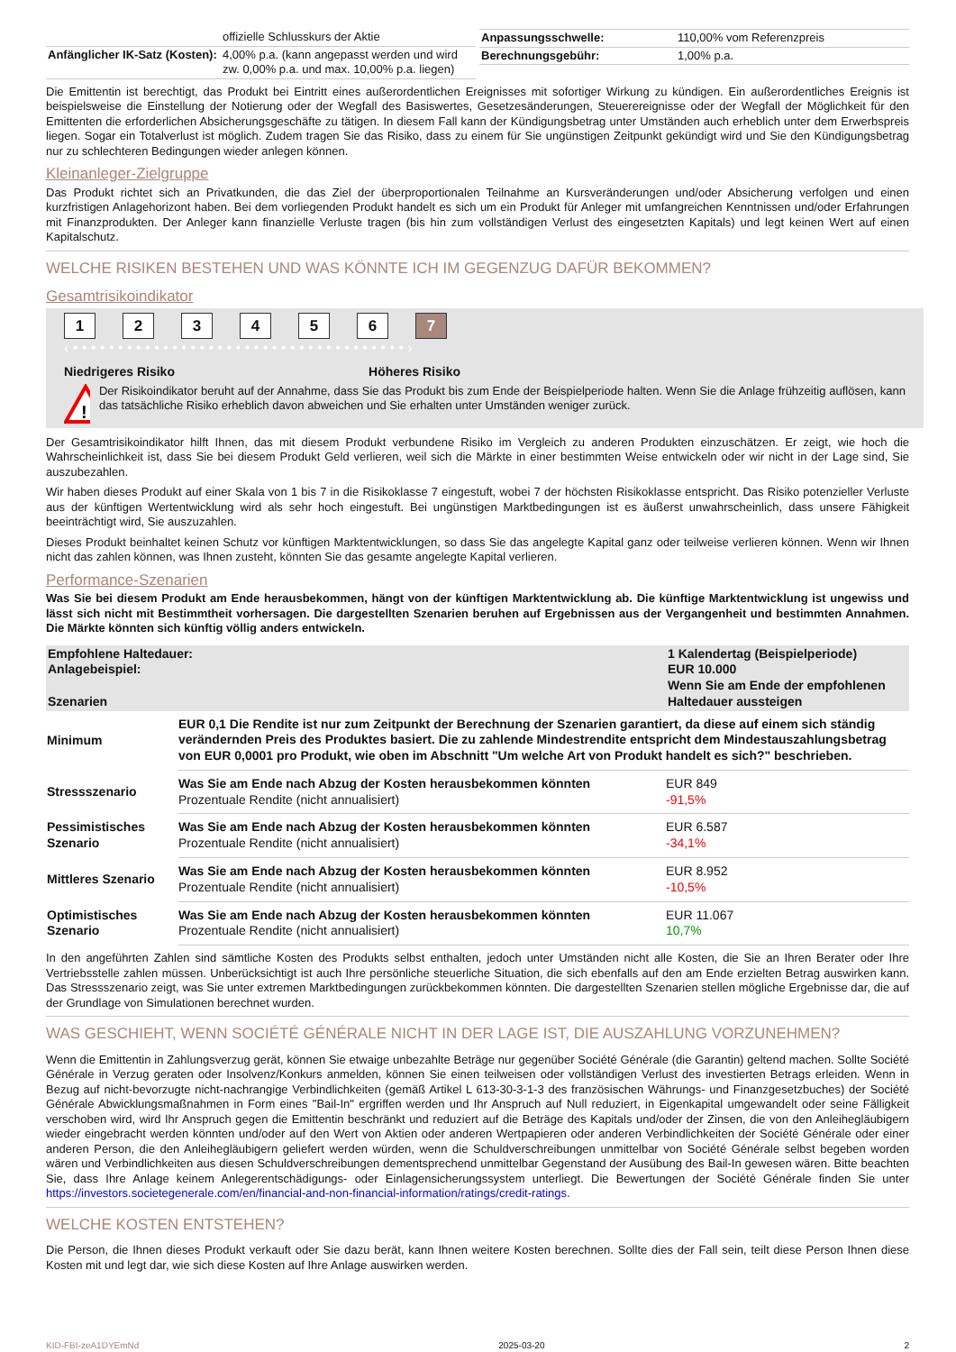| | offizielle Schlusskurs der Aktie |
| Anfänglicher IK-Satz (Kosten): | 4,00% p.a. (kann angepasst werden und wird zw. 0,00% p.a. und max. 10,00% p.a. liegen) |
| Anpassungsschwelle: | 110,00% vom Referenzpreis |
| Berechnungsgebühr: | 1,00% p.a. |
Die Emittentin ist berechtigt, das Produkt bei Eintritt eines außerordentlichen Ereignisses mit sofortiger Wirkung zu kündigen. Ein außerordentliches Ereignis ist beispielsweise die Einstellung der Notierung oder der Wegfall des Basiswertes, Gesetzesänderungen, Steuerereignisse oder der Wegfall der Möglichkeit für den Emittenten die erforderlichen Absicherungsgeschäfte zu tätigen. In diesem Fall kann der Kündigungsbetrag unter Umständen auch erheblich unter dem Erwerbspreis liegen. Sogar ein Totalverlust ist möglich. Zudem tragen Sie das Risiko, dass zu einem für Sie ungünstigen Zeitpunkt gekündigt wird und Sie den Kündigungsbetrag nur zu schlechteren Bedingungen wieder anlegen können.
Kleinanleger-Zielgruppe
Das Produkt richtet sich an Privatkunden, die das Ziel der überproportionalen Teilnahme an Kursveränderungen und/oder Absicherung verfolgen und einen kurzfristigen Anlagehorizont haben. Bei dem vorliegenden Produkt handelt es sich um ein Produkt für Anleger mit umfangreichen Kenntnissen und/oder Erfahrungen mit Finanzprodukten. Der Anleger kann finanzielle Verluste tragen (bis hin zum vollständigen Verlust des eingesetzten Kapitals) und legt keinen Wert auf einen Kapitalschutz.
WELCHE RISIKEN BESTEHEN UND WAS KÖNNTE ICH IM GEGENZUG DAFÜR BEKOMMEN?
Gesamtrisikoindikator
1234567
‹ • • • • • • • • • • • • • • • • • • • • • • • • • • • • • • • • • • • • • ›
Niedrigeres Risiko Höheres Risiko
!
Der Risikoindikator beruht auf der Annahme, dass Sie das Produkt bis zum Ende der Beispielperiode halten. Wenn Sie die Anlage frühzeitig auflösen, kann das tatsächliche Risiko erheblich davon abweichen und Sie erhalten unter Umständen weniger zurück.
Der Gesamtrisikoindikator hilft Ihnen, das mit diesem Produkt verbundene Risiko im Vergleich zu anderen Produkten einzuschätzen. Er zeigt, wie hoch die Wahrscheinlichkeit ist, dass Sie bei diesem Produkt Geld verlieren, weil sich die Märkte in einer bestimmten Weise entwickeln oder wir nicht in der Lage sind, Sie auszubezahlen.
Wir haben dieses Produkt auf einer Skala von 1 bis 7 in die Risikoklasse 7 eingestuft, wobei 7 der höchsten Risikoklasse entspricht. Das Risiko potenzieller Verluste aus der künftigen Wertentwicklung wird als sehr hoch eingestuft. Bei ungünstigen Marktbedingungen ist es äußerst unwahrscheinlich, dass unsere Fähigkeit beeinträchtigt wird, Sie auszuzahlen.
Dieses Produkt beinhaltet keinen Schutz vor künftigen Marktentwicklungen, so dass Sie das angelegte Kapital ganz oder teilweise verlieren können. Wenn wir Ihnen nicht das zahlen können, was Ihnen zusteht, könnten Sie das gesamte angelegte Kapital verlieren.
Performance-Szenarien
Was Sie bei diesem Produkt am Ende herausbekommen, hängt von der künftigen Marktentwicklung ab. Die künftige Marktentwicklung ist ungewiss und lässt sich nicht mit Bestimmtheit vorhersagen. Die dargestellten Szenarien beruhen auf Ergebnissen aus der Vergangenheit und bestimmten Annahmen. Die Märkte könnten sich künftig völlig anders entwickeln.
| Empfohlene Haltedauer: Anlagebeispiel: Szenarien | | 1 Kalendertag (Beispielperiode) EUR 10.000 Wenn Sie am Ende der empfohlenen Haltedauer aussteigen |
| Minimum | EUR 0,1 Die Rendite ist nur zum Zeitpunkt der Berechnung der Szenarien garantiert, da diese auf einem sich ständig verändernden Preis des Produktes basiert. Die zu zahlende Mindestrendite entspricht dem Mindestauszahlungsbetrag von EUR 0,0001 pro Produkt, wie oben im Abschnitt "Um welche Art von Produkt handelt es sich?" beschrieben. | |
| Stressszenario | Was Sie am Ende nach Abzug der Kosten herausbekommen könnten Prozentuale Rendite (nicht annualisiert) | EUR 849 -91,5% |
| Pessimistisches Szenario | Was Sie am Ende nach Abzug der Kosten herausbekommen könnten Prozentuale Rendite (nicht annualisiert) | EUR 6.587 -34,1% |
| Mittleres Szenario | Was Sie am Ende nach Abzug der Kosten herausbekommen könnten Prozentuale Rendite (nicht annualisiert) | EUR 8.952 -10,5% |
| Optimistisches Szenario | Was Sie am Ende nach Abzug der Kosten herausbekommen könnten Prozentuale Rendite (nicht annualisiert) | EUR 11.067 10,7% |
In den angeführten Zahlen sind sämtliche Kosten des Produkts selbst enthalten, jedoch unter Umständen nicht alle Kosten, die Sie an Ihren Berater oder Ihre Vertriebsstelle zahlen müssen. Unberücksichtigt ist auch Ihre persönliche steuerliche Situation, die sich ebenfalls auf den am Ende erzielten Betrag auswirken kann. Das Stressszenario zeigt, was Sie unter extremen Marktbedingungen zurückbekommen könnten. Die dargestellten Szenarien stellen mögliche Ergebnisse dar, die auf der Grundlage von Simulationen berechnet wurden.
WAS GESCHIEHT, WENN SOCIÉTÉ GÉNÉRALE NICHT IN DER LAGE IST, DIE AUSZAHLUNG VORZUNEHMEN?
Wenn die Emittentin in Zahlungsverzug gerät, können Sie etwaige unbezahlte Beträge nur gegenüber Société Générale (die Garantin) geltend machen. Sollte Société Générale in Verzug geraten oder Insolvenz/Konkurs anmelden, können Sie einen teilweisen oder vollständigen Verlust des investierten Betrags erleiden. Wenn in Bezug auf nicht-bevorzugte nicht-nachrangige Verbindlichkeiten (gemäß Artikel L 613-30-3-1-3 des französischen Währungs- und Finanzgesetzbuches) der Société Générale Abwicklungsmaßnahmen in Form eines "Bail-In" ergriffen werden und Ihr Anspruch auf Null reduziert, in Eigenkapital umgewandelt oder seine Fälligkeit verschoben wird, wird Ihr Anspruch gegen die Emittentin beschränkt und reduziert auf die Beträge des Kapitals und/oder der Zinsen, die von den Anleihegläubigern wieder eingebracht werden könnten und/oder auf den Wert von Aktien oder anderen Wertpapieren oder anderen Verbindlichkeiten der Société Générale oder einer anderen Person, die den Anleihegläubigern geliefert werden würden, wenn die Schuldverschreibungen unmittelbar von Société Générale selbst begeben worden wären und Verbindlichkeiten aus diesen Schuldverschreibungen dementsprechend unmittelbar Gegenstand der Ausübung des Bail-In gewesen wären. Bitte beachten Sie, dass Ihre Anlage keinem Anlegerentschädigungs- oder Einlagensicherungssystem unterliegt. Die Bewertungen der Société Générale finden Sie unter https://investors.societegenerale.com/en/financial-and-non-financial-information/ratings/credit-ratings.
WELCHE KOSTEN ENTSTEHEN?
Die Person, die Ihnen dieses Produkt verkauft oder Sie dazu berät, kann Ihnen weitere Kosten berechnen. Sollte dies der Fall sein, teilt diese Person Ihnen diese Kosten mit und legt dar, wie sich diese Kosten auf Ihre Anlage auswirken werden.
KID-FBI-zeA1DYEmNd 2025-03-20 2